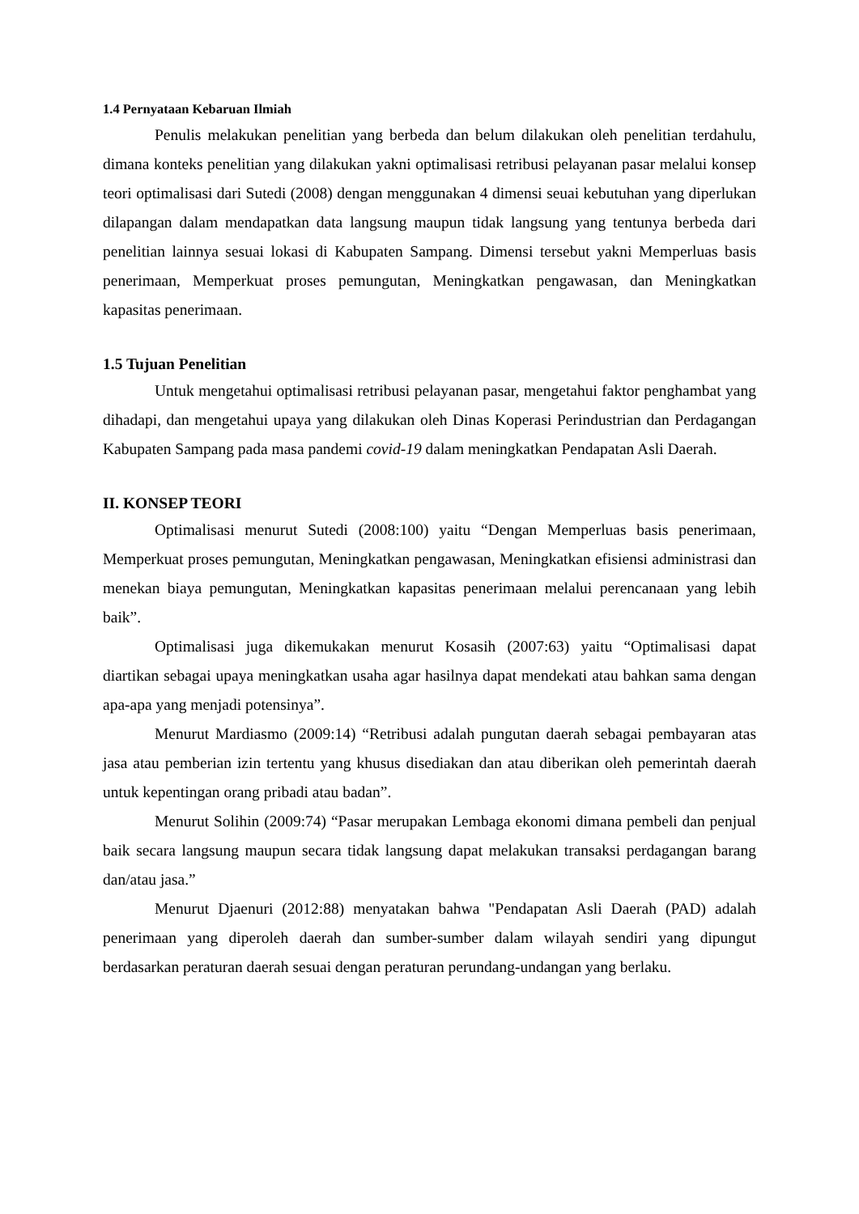1.4 Pernyataan Kebaruan Ilmiah
Penulis melakukan penelitian yang berbeda dan belum dilakukan oleh penelitian terdahulu, dimana konteks penelitian yang dilakukan yakni optimalisasi retribusi pelayanan pasar melalui konsep teori optimalisasi dari Sutedi (2008) dengan menggunakan 4 dimensi seuai kebutuhan yang diperlukan dilapangan dalam mendapatkan data langsung maupun tidak langsung yang tentunya berbeda dari penelitian lainnya sesuai lokasi di Kabupaten Sampang. Dimensi tersebut yakni Memperluas basis penerimaan, Memperkuat proses pemungutan, Meningkatkan pengawasan, dan Meningkatkan kapasitas penerimaan.
1.5 Tujuan Penelitian
Untuk mengetahui optimalisasi retribusi pelayanan pasar, mengetahui faktor penghambat yang dihadapi, dan mengetahui upaya yang dilakukan oleh Dinas Koperasi Perindustrian dan Perdagangan Kabupaten Sampang pada masa pandemi covid-19 dalam meningkatkan Pendapatan Asli Daerah.
II. KONSEP TEORI
Optimalisasi menurut Sutedi (2008:100) yaitu “Dengan Memperluas basis penerimaan, Memperkuat proses pemungutan, Meningkatkan pengawasan, Meningkatkan efisiensi administrasi dan menekan biaya pemungutan, Meningkatkan kapasitas penerimaan melalui perencanaan yang lebih baik”.
Optimalisasi juga dikemukakan menurut Kosasih (2007:63) yaitu “Optimalisasi dapat diartikan sebagai upaya meningkatkan usaha agar hasilnya dapat mendekati atau bahkan sama dengan apa-apa yang menjadi potensinya”.
Menurut Mardiasmo (2009:14) “Retribusi adalah pungutan daerah sebagai pembayaran atas jasa atau pemberian izin tertentu yang khusus disediakan dan atau diberikan oleh pemerintah daerah untuk kepentingan orang pribadi atau badan”.
Menurut Solihin (2009:74) “Pasar merupakan Lembaga ekonomi dimana pembeli dan penjual baik secara langsung maupun secara tidak langsung dapat melakukan transaksi perdagangan barang dan/atau jasa.”
Menurut Djaenuri (2012:88) menyatakan bahwa "Pendapatan Asli Daerah (PAD) adalah penerimaan yang diperoleh daerah dan sumber-sumber dalam wilayah sendiri yang dipungut berdasarkan peraturan daerah sesuai dengan peraturan perundang-undangan yang berlaku.